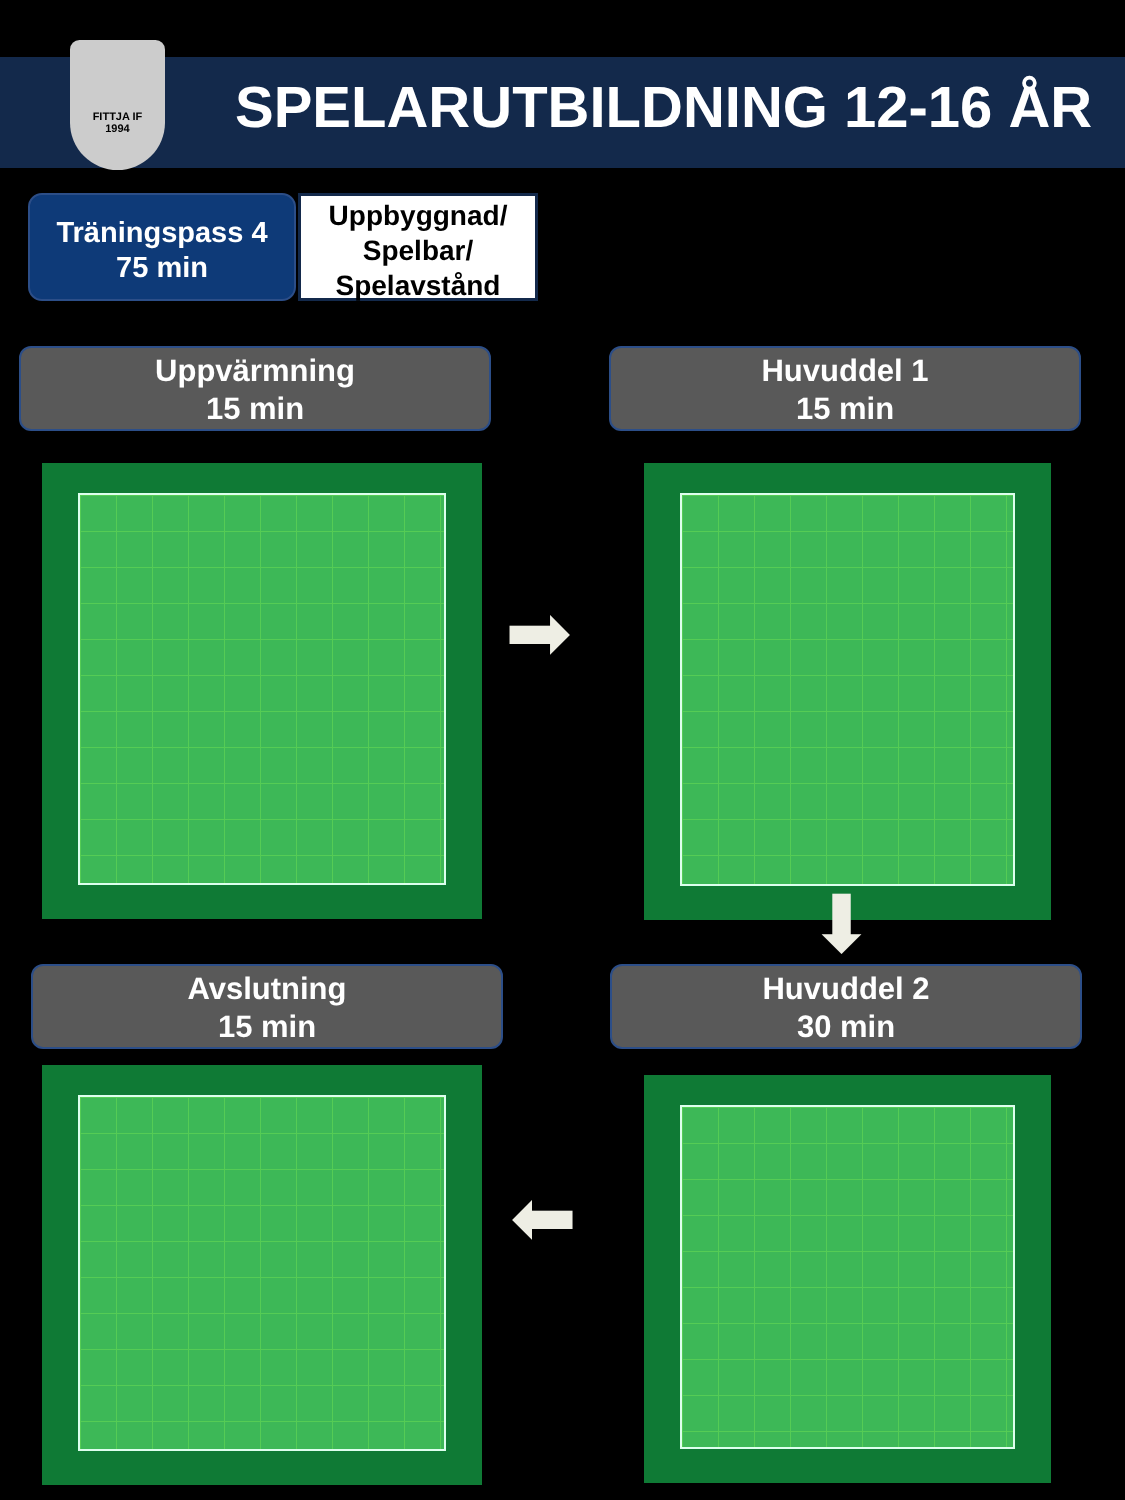FITTJA IF
1994
SPELARUTBILDNING 12-16 ÅR
Träningspass 4
75 min
Uppbyggnad/
Spelbar/
Spelavstånd
Uppvärmning
15 min
Huvuddel 1
15 min
➡
⬇
Avslutning
15 min
Huvuddel 2
30 min
⬅